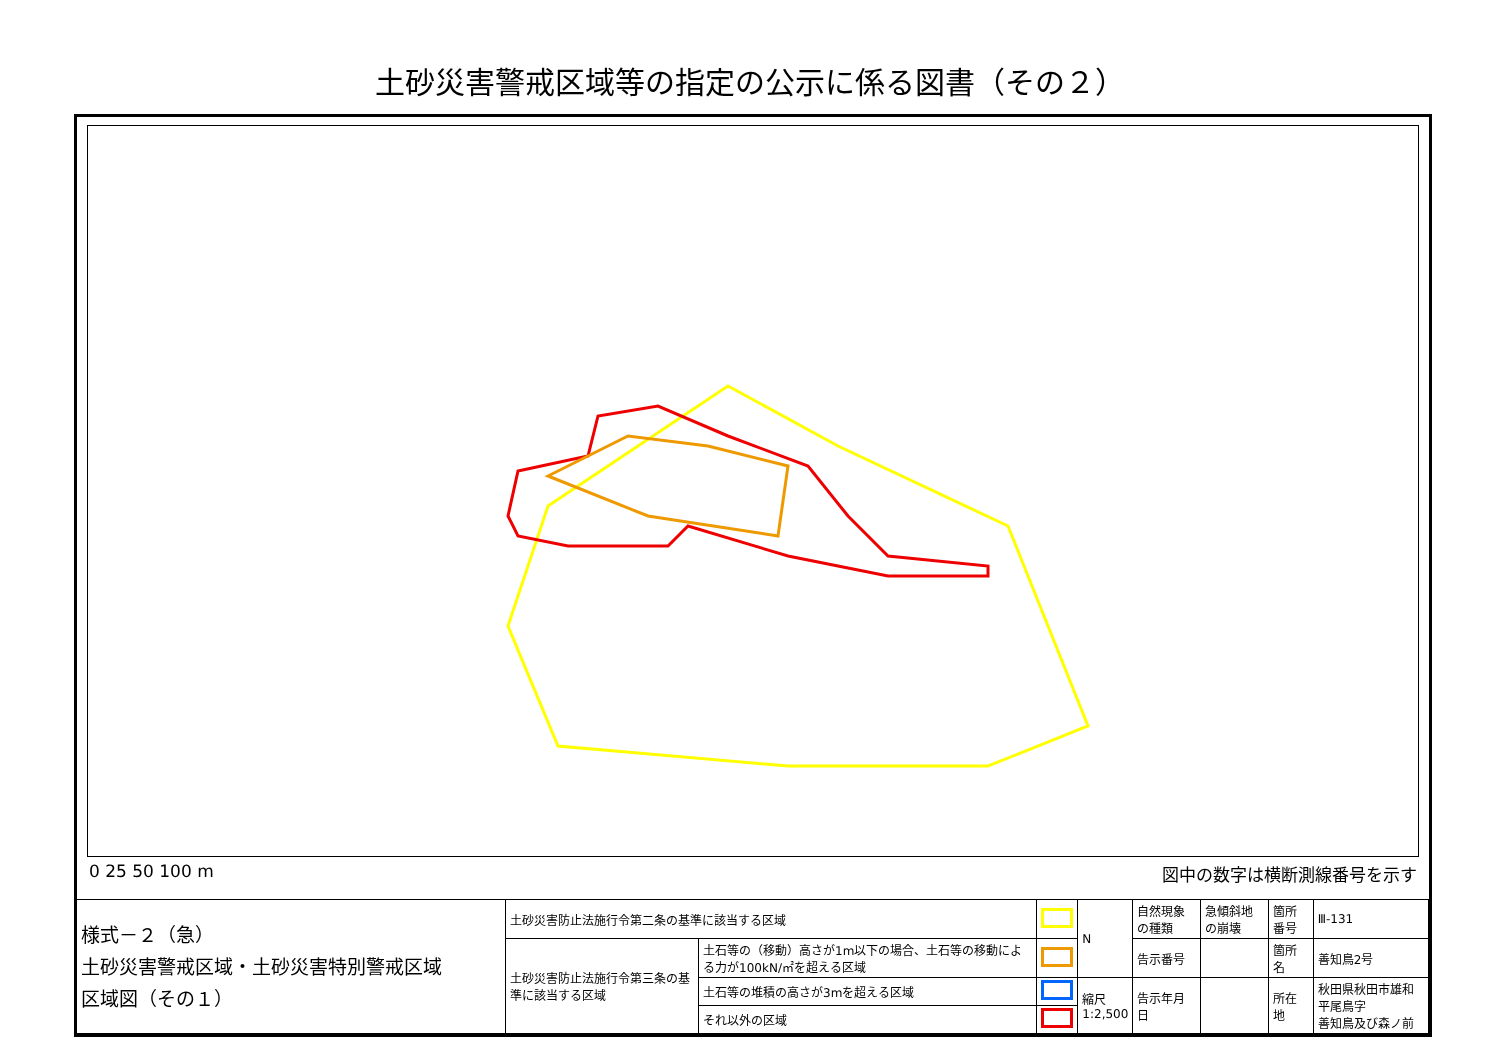土砂災害警戒区域等の指定の公示に係る図書（その２）
0 25 50 100 m 図中の数字は横断測線番号を示す
| 様式－２（急） 土砂災害警戒区域・土砂災害特別警戒区域 区域図（その１） | 土砂災害防止法施行令第二条の基準に該当する区域 | | | N | 自然現象の種類 | 急傾斜地の崩壊 | 箇所番号 | Ⅲ-131 |
| | 土砂災害防止法施行令第三条の基準に該当する区域 | 土石等の（移動）高さが1m以下の場合、土石等の移動による力が100kN/㎡を超える区域 | | | 告示番号 | | 箇所名 | 善知鳥2号 |
| | | 土石等の堆積の高さが3mを超える区域 | | 縮尺 1:2,500 | 告示年月日 | | 所在地 | 秋田県秋田市雄和平尾鳥字 善知鳥及び森ノ前 |
| | | それ以外の区域 | | | | | | |